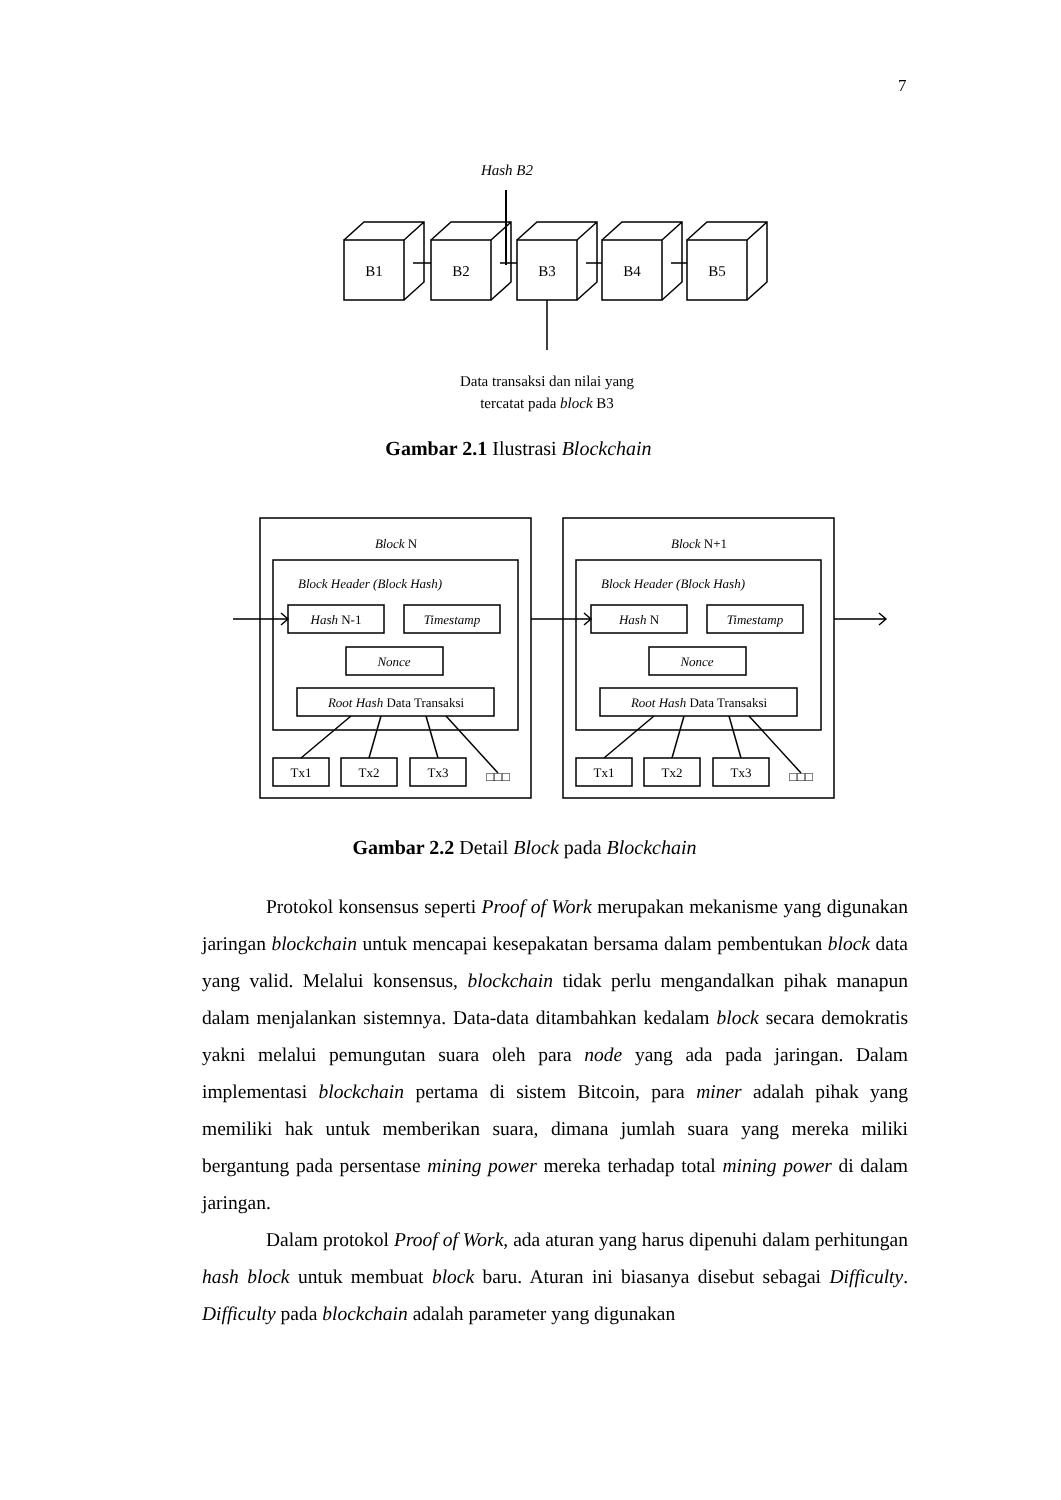7
Hash B2
B1
B2
B3
B4
B5
Data transaksi dan nilai yang
tercatat pada block B3
Gambar 2.1 Ilustrasi Blockchain
Block N
Block Header (Block Hash)
Hash N-1
Timestamp
Nonce
Root Hash Data Transaksi
Tx1
Tx2
Tx3
□□□
Block N+1
Block Header (Block Hash)
Hash N
Timestamp
Nonce
Root Hash Data Transaksi
Tx1
Tx2
Tx3
□□□
Gambar 2.2 Detail Block pada Blockchain
Protokol konsensus seperti Proof of Work merupakan mekanisme yang digunakan jaringan blockchain untuk mencapai kesepakatan bersama dalam pembentukan block data yang valid. Melalui konsensus, blockchain tidak perlu mengandalkan pihak manapun dalam menjalankan sistemnya. Data-data ditambahkan kedalam block secara demokratis yakni melalui pemungutan suara oleh para node yang ada pada jaringan. Dalam implementasi blockchain pertama di sistem Bitcoin, para miner adalah pihak yang memiliki hak untuk memberikan suara, dimana jumlah suara yang mereka miliki bergantung pada persentase mining power mereka terhadap total mining power di dalam jaringan.
Dalam protokol Proof of Work, ada aturan yang harus dipenuhi dalam perhitungan hash block untuk membuat block baru. Aturan ini biasanya disebut sebagai Difficulty. Difficulty pada blockchain adalah parameter yang digunakan